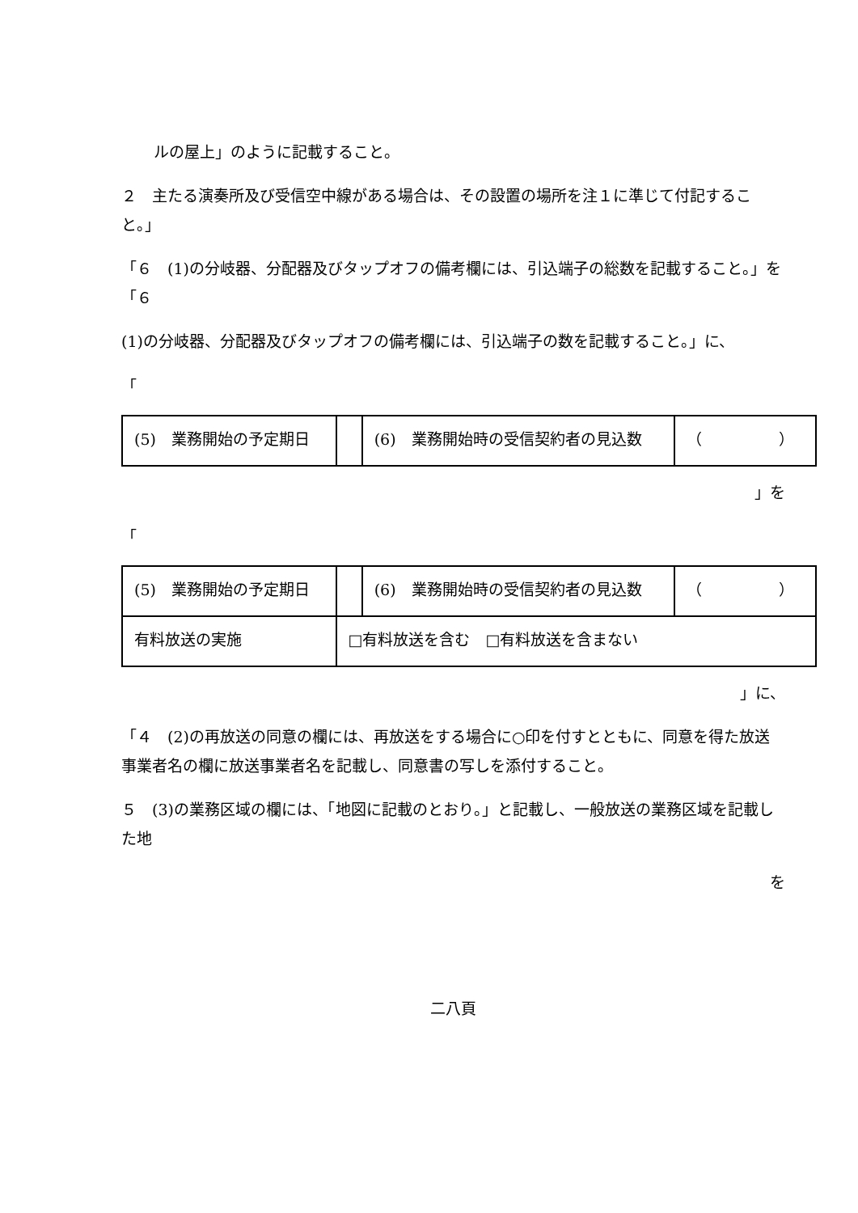ルの屋上」のように記載すること。
２　主たる演奏所及び受信空中線がある場合は、その設置の場所を注１に準じて付記すること。」
「６　(1)の分岐器、分配器及びタップオフの備考欄には、引込端子の総数を記載すること。」を「６
(1)の分岐器、分配器及びタップオフの備考欄には、引込端子の数を記載すること。」に、
「
| (5) 業務開始の予定期日 | | (6) 業務開始時の受信契約者の見込数 | （ ） |
」を
「
| (5) 業務開始の予定期日 | | (6) 業務開始時の受信契約者の見込数 | （ ） |
| 有料放送の実施 | □有料放送を含む □有料放送を含まない | | |
」に、
「４　(2)の再放送の同意の欄には、再放送をする場合に○印を付すとともに、同意を得た放送事業者名の欄に放送事業者名を記載し、同意書の写しを添付すること。
５　(3)の業務区域の欄には、「地図に記載のとおり。」と記載し、一般放送の業務区域を記載した地
を
二八頁